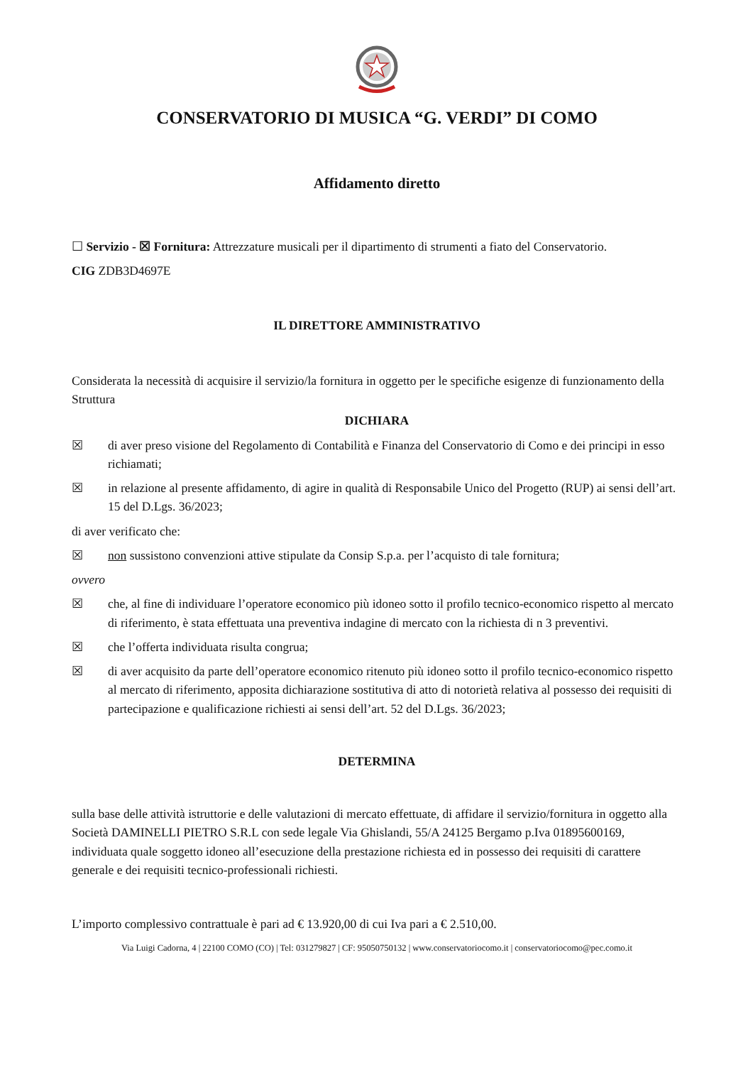CONSERVATORIO DI MUSICA “G. VERDI” DI COMO
Affidamento diretto
☐ Servizio - ☒ Fornitura: Attrezzature musicali per il dipartimento di strumenti a fiato del Conservatorio.
CIG ZDB3D4697E
IL DIRETTORE AMMINISTRATIVO
Considerata la necessità di acquisire il servizio/la fornitura in oggetto per le specifiche esigenze di funzionamento della Struttura
DICHIARA
☒ di aver preso visione del Regolamento di Contabilità e Finanza del Conservatorio di Como e dei principi in esso richiamati;
☒ in relazione al presente affidamento, di agire in qualità di Responsabile Unico del Progetto (RUP) ai sensi dell’art. 15 del D.Lgs. 36/2023;
di aver verificato che:
☒ non sussistono convenzioni attive stipulate da Consip S.p.a. per l’acquisto di tale fornitura;
ovvero
☒ che, al fine di individuare l’operatore economico più idoneo sotto il profilo tecnico-economico rispetto al mercato di riferimento, è stata effettuata una preventiva indagine di mercato con la richiesta di n 3 preventivi.
☒ che l’offerta individuata risulta congrua;
☒ di aver acquisito da parte dell’operatore economico ritenuto più idoneo sotto il profilo tecnico-economico rispetto al mercato di riferimento, apposita dichiarazione sostitutiva di atto di notorietà relativa al possesso dei requisiti di partecipazione e qualificazione richiesti ai sensi dell’art. 52 del D.Lgs. 36/2023;
DETERMINA
sulla base delle attività istruttorie e delle valutazioni di mercato effettuate, di affidare il servizio/fornitura in oggetto alla Società DAMINELLI PIETRO S.R.L con sede legale Via Ghislandi, 55/A 24125 Bergamo p.Iva 01895600169, individuata quale soggetto idoneo all’esecuzione della prestazione richiesta ed in possesso dei requisiti di carattere generale e dei requisiti tecnico-professionali richiesti.
L’importo complessivo contrattuale è pari ad € 13.920,00 di cui Iva pari a € 2.510,00.
Via Luigi Cadorna, 4 | 22100 COMO (CO) | Tel: 031279827 | CF: 95050750132 | www.conservatoriocomo.it | conservatoriocomo@pec.como.it